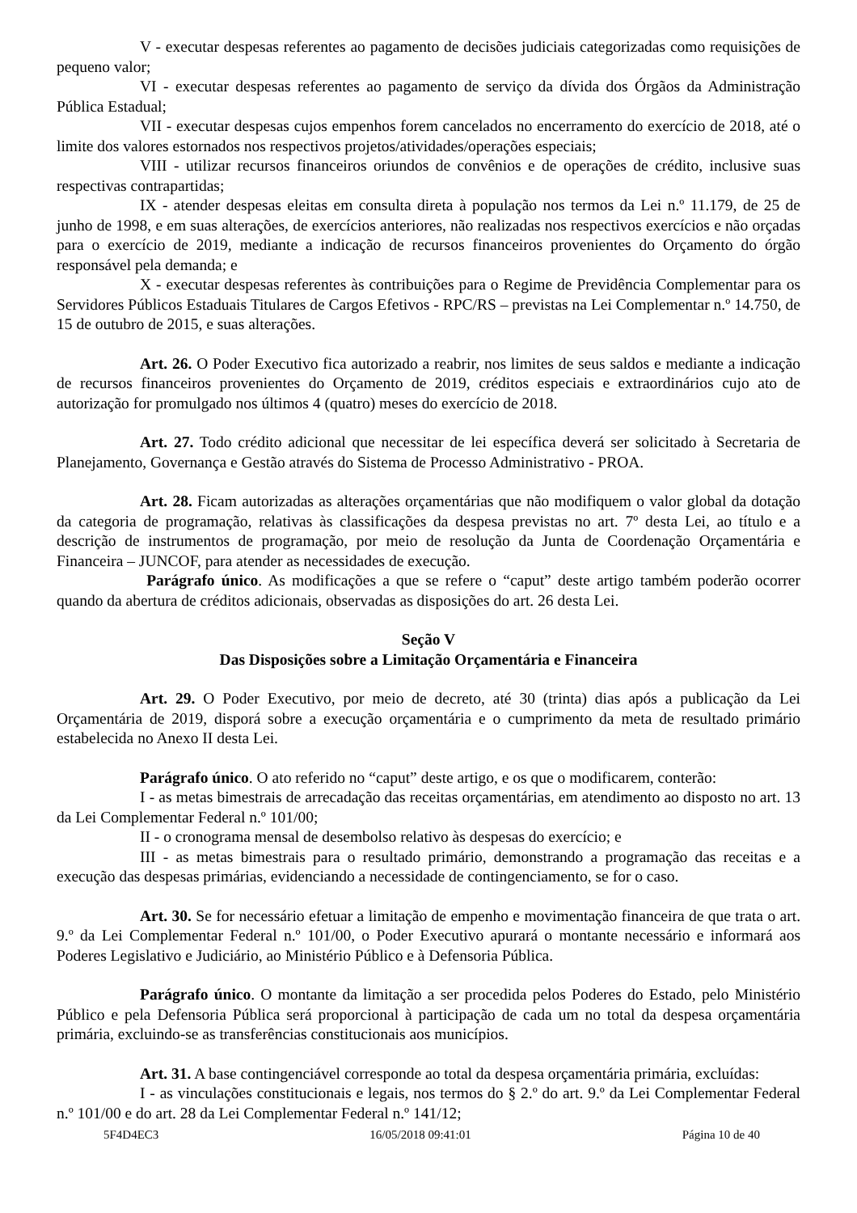V - executar despesas referentes ao pagamento de decisões judiciais categorizadas como requisições de pequeno valor;
VI - executar despesas referentes ao pagamento de serviço da dívida dos Órgãos da Administração Pública Estadual;
VII - executar despesas cujos empenhos forem cancelados no encerramento do exercício de 2018, até o limite dos valores estornados nos respectivos projetos/atividades/operações especiais;
VIII - utilizar recursos financeiros oriundos de convênios e de operações de crédito, inclusive suas respectivas contrapartidas;
IX - atender despesas eleitas em consulta direta à população nos termos da Lei n.º 11.179, de 25 de junho de 1998, e em suas alterações, de exercícios anteriores, não realizadas nos respectivos exercícios e não orçadas para o exercício de 2019, mediante a indicação de recursos financeiros provenientes do Orçamento do órgão responsável pela demanda; e
X - executar despesas referentes às contribuições para o Regime de Previdência Complementar para os Servidores Públicos Estaduais Titulares de Cargos Efetivos - RPC/RS – previstas na Lei Complementar n.º 14.750, de 15 de outubro de 2015, e suas alterações.
Art. 26. O Poder Executivo fica autorizado a reabrir, nos limites de seus saldos e mediante a indicação de recursos financeiros provenientes do Orçamento de 2019, créditos especiais e extraordinários cujo ato de autorização for promulgado nos últimos 4 (quatro) meses do exercício de 2018.
Art. 27. Todo crédito adicional que necessitar de lei específica deverá ser solicitado à Secretaria de Planejamento, Governança e Gestão através do Sistema de Processo Administrativo - PROA.
Art. 28. Ficam autorizadas as alterações orçamentárias que não modifiquem o valor global da dotação da categoria de programação, relativas às classificações da despesa previstas no art. 7º desta Lei, ao título e a descrição de instrumentos de programação, por meio de resolução da Junta de Coordenação Orçamentária e Financeira – JUNCOF, para atender as necessidades de execução.
Parágrafo único. As modificações a que se refere o “caput” deste artigo também poderão ocorrer quando da abertura de créditos adicionais, observadas as disposições do art. 26 desta Lei.
Seção V
Das Disposições sobre a Limitação Orçamentária e Financeira
Art. 29. O Poder Executivo, por meio de decreto, até 30 (trinta) dias após a publicação da Lei Orçamentária de 2019, disporá sobre a execução orçamentária e o cumprimento da meta de resultado primário estabelecida no Anexo II desta Lei.
Parágrafo único. O ato referido no “caput” deste artigo, e os que o modificarem, conterão:
I - as metas bimestrais de arrecadação das receitas orçamentárias, em atendimento ao disposto no art. 13 da Lei Complementar Federal n.º 101/00;
II - o cronograma mensal de desembolso relativo às despesas do exercício; e
III - as metas bimestrais para o resultado primário, demonstrando a programação das receitas e a execução das despesas primárias, evidenciando a necessidade de contingenciamento, se for o caso.
Art. 30. Se for necessário efetuar a limitação de empenho e movimentação financeira de que trata o art. 9.º da Lei Complementar Federal n.º 101/00, o Poder Executivo apurará o montante necessário e informará aos Poderes Legislativo e Judiciário, ao Ministério Público e à Defensoria Pública.
Parágrafo único. O montante da limitação a ser procedida pelos Poderes do Estado, pelo Ministério Público e pela Defensoria Pública será proporcional à participação de cada um no total da despesa orçamentária primária, excluindo-se as transferências constitucionais aos municípios.
Art. 31. A base contingenciável corresponde ao total da despesa orçamentária primária, excluídas:
I - as vinculações constitucionais e legais, nos termos do § 2.º do art. 9.º da Lei Complementar Federal n.º 101/00 e do art. 28 da Lei Complementar Federal n.º 141/12;
5F4D4EC3 16/05/2018 09:41:01 Página 10 de 40